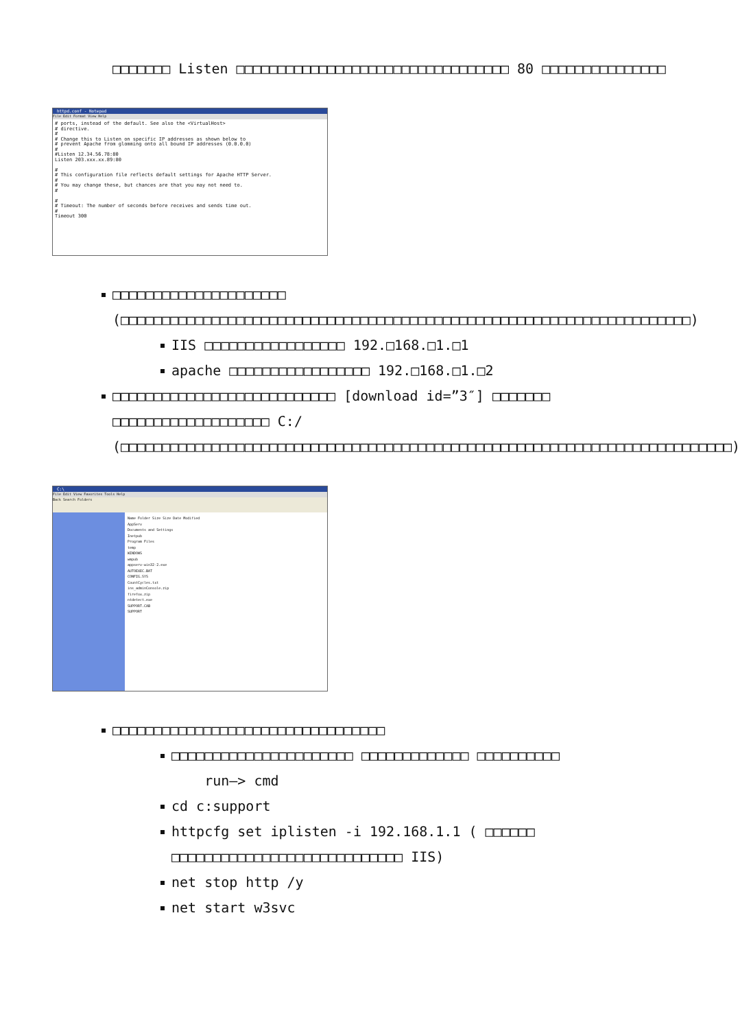□□□□□□□ Listen □□□□□□□□□□□□□□□□□□□□□□□□□□□□□□□□□ 80 □□□□□□□□□□□□□□□
httpd.conf - Notepad
File Edit Format View Help
# ports, instead of the default. See also the <VirtualHost> # directive. # # Change this to Listen on specific IP addresses as shown below to # prevent Apache from glomming onto all bound IP addresses (0.0.0.0) # #Listen 12.34.56.78:80 Listen 203.xxx.xx.89:80 # # This configuration file reflects default settings for Apache HTTP Server. # # You may change these, but chances are that you may not need to. # # # Timeout: The number of seconds before receives and sends time out. # Timeout 300
□□□□□□□□□□□□□□□□□□□□□ (□□□□□□□□□□□□□□□□□□□□□□□□□□□□□□□□□□□□□□□□□□□□□□□□□□□□□□□□□□□□□□□□□□□□□)
IIS □□□□□□□□□□□□□□□□□ 192.□168.□1.□1
apache □□□□□□□□□□□□□□□□□ 192.□168.□1.□2
□□□□□□□□□□□□□□□□□□□□□□□□□□□ [download id=”3″] □□□□□□□ □□□□□□□□□□□□□□□□□□□ C:/ (□□□□□□□□□□□□□□□□□□□□□□□□□□□□□□□□□□□□□□□□□□□□□□□□□□□□□□□□□□□□□□□□□□□□□□□□□□)
C:\
File Edit View Favorites Tools Help
Back Search Folders
Name Folder Size Size Date Modified
AppServ
Documents and Settings
Inetpub
Program Files
temp
WINDOWS
wmpub
appserv-win32-2.exe
AUTOEXEC.BAT
CONFIG.SYS
CountCycles.txt
ins_adminConsole.zip
firefox.zip
ntdetect.exe
SUPPORT.CAB
SUPPORT
□□□□□□□□□□□□□□□□□□□□□□□□□□□□□□□□□
□□□□□□□□□□□□□□□□□□□□□□ □□□□□□□□□□□□□ □□□□□□□□□□
run—> cmd
cd c:support
httpcfg set iplisten -i 192.168.1.1 ( □□□□□□ □□□□□□□□□□□□□□□□□□□□□□□□□□□□ IIS)
net stop http /y
net start w3svc